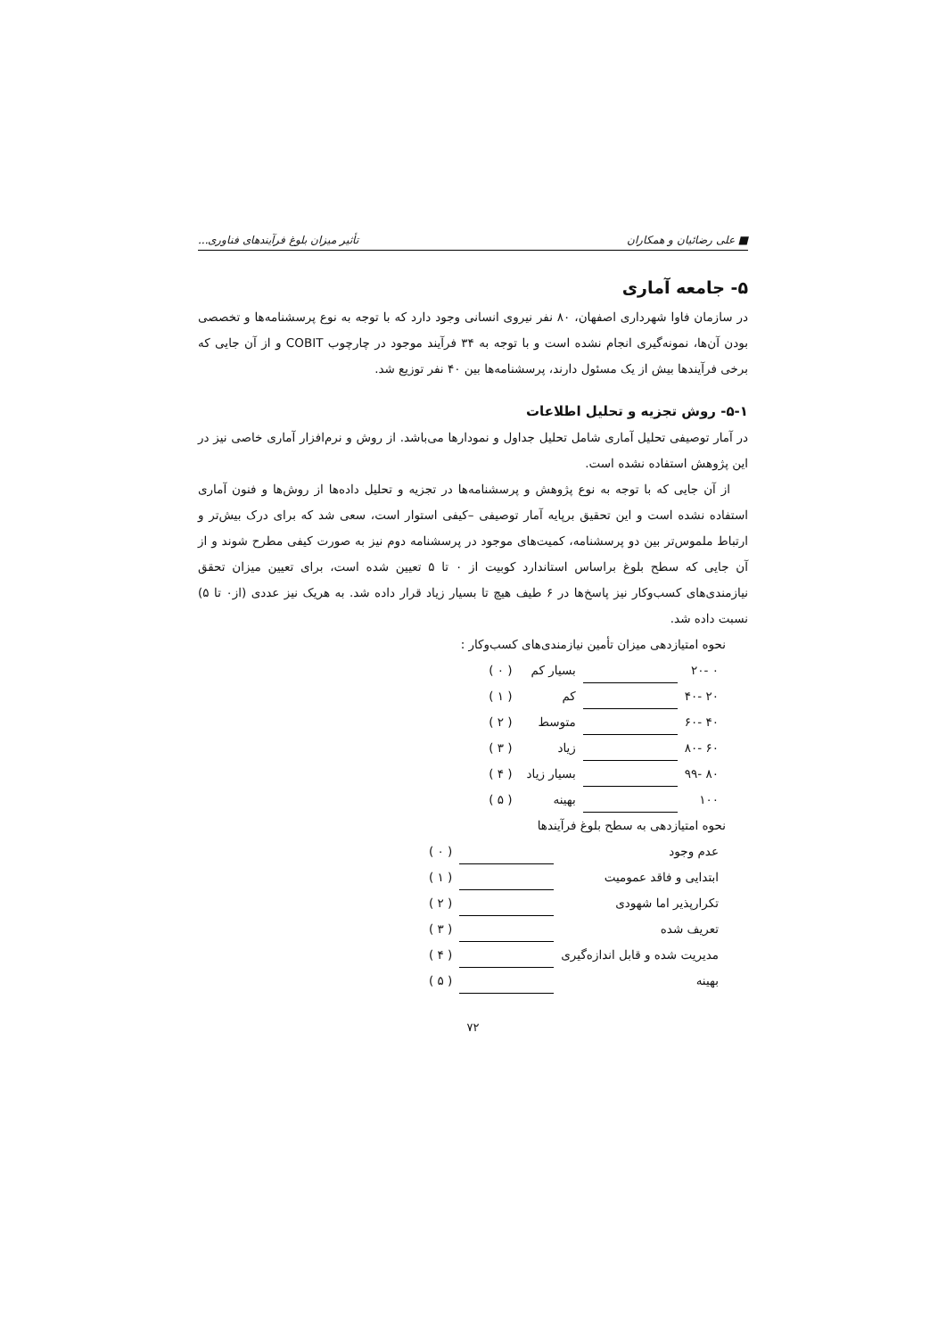■ علی رضائیان و همکاران تأثیر میزان بلوغ فرآیندهای فناوری...
۵- جامعه آماری
در سازمان فاوا شهرداری اصفهان، ۸۰ نفر نیروی انسانی وجود دارد که با توجه به نوع پرسشنامه‌ها و تخصصی بودن آن‌ها، نمونه‌گیری انجام نشده است و با توجه به ۳۴ فرآیند موجود در چارچوب COBIT و از آن جایی که برخی فرآیندها بیش از یک مسئول دارند، پرسشنامه‌ها بین ۴۰ نفر توزیع شد.
۵-۱- روش تجزیه و تحلیل اطلاعات
در آمار توصیفی تحلیل آماری شامل تحلیل جداول و نمودارها می‌باشد. از روش و نرم‌افزار آماری خاصی نیز در این پژوهش استفاده نشده است.
از آن جایی که با توجه به نوع پژوهش و پرسشنامه‌ها در تجزیه و تحلیل داده‌ها از روش‌ها و فنون آماری استفاده نشده است و این تحقیق برپایه آمار توصیفی –کیفی استوار است، سعی شد که برای درک بیش‌تر و ارتباط ملموس‌تر بین دو پرسشنامه، کمیت‌های موجود در پرسشنامه دوم نیز به صورت کیفی مطرح شوند و از آن جایی که سطح بلوغ براساس استاندارد کوبیت از ۰ تا ۵ تعیین شده است، برای تعیین میزان تحقق نیازمندی‌های کسب‌وکار نیز پاسخ‌ها در ۶ طیف هیچ تا بسیار زیاد قرار داده شد. به هریک نیز عددی (از۰ تا ۵) نسبت داده شد.
نحوه امتیازدهی میزان تأمین نیازمندی‌های کسب‌وکار :
| ۰ -۲۰ | | بسیار کم | ( ۰ ) |
| ۲۰ -۴۰ | | کم | ( ۱ ) |
| ۴۰ -۶۰ | | متوسط | ( ۲ ) |
| ۶۰ -۸۰ | | زیاد | ( ۳ ) |
| ۸۰ -۹۹ | | بسیار زیاد | ( ۴ ) |
| ۱۰۰ | | بهینه | ( ۵ ) |
نحوه امتیازدهی به سطح بلوغ فرآیندها
| عدم وجود | | ( ۰ ) |
| ابتدایی و فاقد عمومیت | | ( ۱ ) |
| تکرارپذیر اما شهودی | | ( ۲ ) |
| تعریف شده | | ( ۳ ) |
| مدیریت شده و قابل اندازه‌گیری | | ( ۴ ) |
| بهینه | | ( ۵ ) |
۷۲